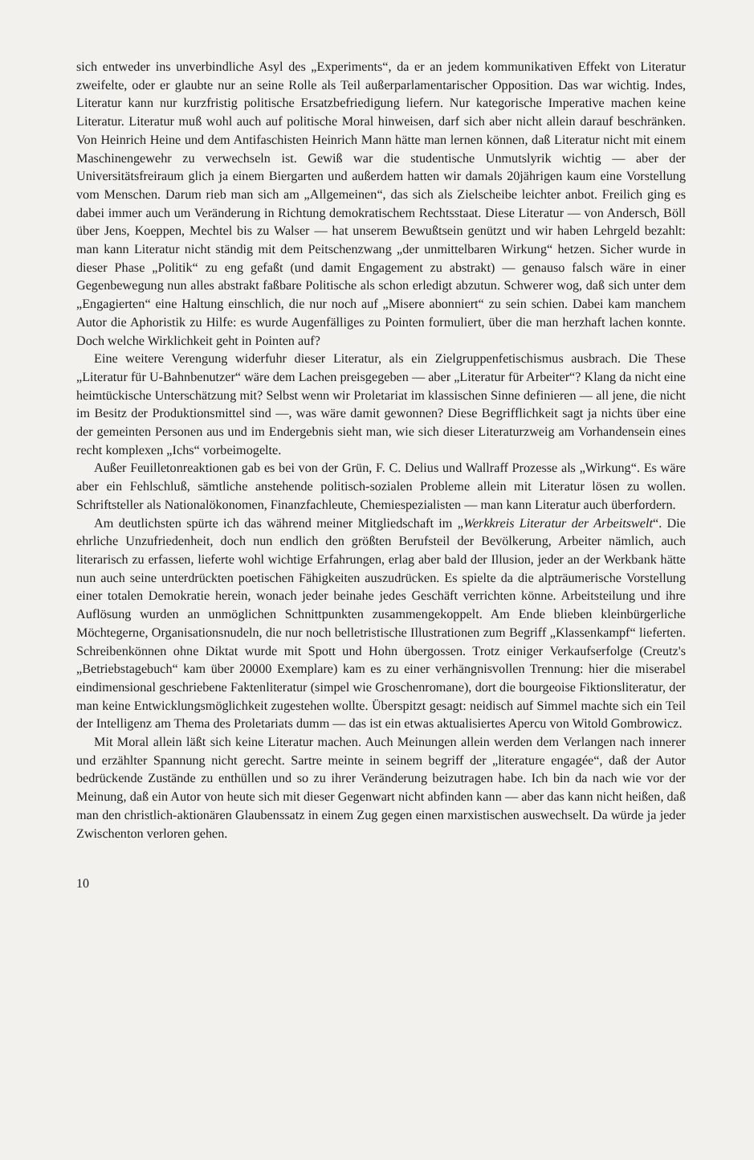sich entweder ins unverbindliche Asyl des „Experiments“, da er an jedem kommunikativen Effekt von Literatur zweifelte, oder er glaubte nur an seine Rolle als Teil außerparlamentarischer Opposition. Das war wichtig. Indes, Literatur kann nur kurzfristig politische Ersatzbefriedigung liefern. Nur kategorische Imperative machen keine Literatur. Literatur muß wohl auch auf politische Moral hinweisen, darf sich aber nicht allein darauf beschränken. Von Heinrich Heine und dem Antifaschisten Heinrich Mann hätte man lernen können, daß Literatur nicht mit einem Maschinengewehr zu verwechseln ist. Gewiß war die studentische Unmutslyrik wichtig — aber der Universitätsfreiraum glich ja einem Biergarten und außerdem hatten wir damals 20jährigen kaum eine Vorstellung vom Menschen. Darum rieb man sich am „Allgemeinen“, das sich als Zielscheibe leichter anbot. Freilich ging es dabei immer auch um Veränderung in Richtung demokratischem Rechtsstaat. Diese Literatur — von Andersch, Böll über Jens, Koeppen, Mechtel bis zu Walser — hat unserem Bewußtsein genützt und wir haben Lehrgeld bezahlt: man kann Literatur nicht ständig mit dem Peitschenzwang „der unmittelbaren Wirkung“ hetzen. Sicher wurde in dieser Phase „Politik“ zu eng gefaßt (und damit Engagement zu abstrakt) — genauso falsch wäre in einer Gegenbewegung nun alles abstrakt faßbare Politische als schon erledigt abzutun. Schwerer wog, daß sich unter dem „Engagierten“ eine Haltung einschlich, die nur noch auf „Misere abonniert“ zu sein schien. Dabei kam manchem Autor die Aphoristik zu Hilfe: es wurde Augenfälliges zu Pointen formuliert, über die man herzhaft lachen konnte. Doch welche Wirklichkeit geht in Pointen auf?
Eine weitere Verengung widerfuhr dieser Literatur, als ein Zielgruppenfetischismus ausbrach. Die These „Literatur für U-Bahnbenutzer“ wäre dem Lachen preisgegeben — aber „Literatur für Arbeiter“? Klang da nicht eine heimtückische Unterschätzung mit? Selbst wenn wir Proletariat im klassischen Sinne definieren — all jene, die nicht im Besitz der Produktionsmittel sind —, was wäre damit gewonnen? Diese Begrifflichkeit sagt ja nichts über eine der gemeinten Personen aus und im Endergebnis sieht man, wie sich dieser Literaturzweig am Vorhandensein eines recht komplexen „Ichs“ vorbeimogelte.
Außer Feuilletonreaktionen gab es bei von der Grün, F. C. Delius und Wallraff Prozesse als „Wirkung“. Es wäre aber ein Fehlschluß, sämtliche anstehende politisch-sozialen Probleme allein mit Literatur lösen zu wollen. Schriftsteller als Nationalökonomen, Finanzfachleute, Chemiespezialisten — man kann Literatur auch überfordern.
Am deutlichsten spürte ich das während meiner Mitgliedschaft im „Werkkreis Literatur der Arbeitswelt“. Die ehrliche Unzufriedenheit, doch nun endlich den größten Berufsteil der Bevölkerung, Arbeiter nämlich, auch literarisch zu erfassen, lieferte wohl wichtige Erfahrungen, erlag aber bald der Illusion, jeder an der Werkbank hätte nun auch seine unterdrückten poetischen Fähigkeiten auszudrücken. Es spielte da die alpträumerische Vorstellung einer totalen Demokratie herein, wonach jeder beinahe jedes Geschäft verrichten könne. Arbeitsteilung und ihre Auflösung wurden an unmöglichen Schnittpunkten zusammengekoppelt. Am Ende blieben kleinbürgerliche Möchtegerne, Organisationsnudeln, die nur noch belletristische Illustrationen zum Begriff „Klassenkampf“ lieferten. Schreibenkönnen ohne Diktat wurde mit Spott und Hohn übergossen. Trotz einiger Verkaufserfolge (Creutz's „Betriebstagebuch“ kam über 20000 Exemplare) kam es zu einer verhängnisvollen Trennung: hier die miserabel eindimensional geschriebene Faktenliteratur (simpel wie Groschenromane), dort die bourgeoise Fiktionsliteratur, der man keine Entwicklungsmöglichkeit zugestehen wollte. Überspitzt gesagt: neidisch auf Simmel machte sich ein Teil der Intelligenz am Thema des Proletariats dumm — das ist ein etwas aktualisiertes Apercu von Witold Gombrowicz.
Mit Moral allein läßt sich keine Literatur machen. Auch Meinungen allein werden dem Verlangen nach innerer und erzählter Spannung nicht gerecht. Sartre meinte in seinem begriff der „literature engagée“, daß der Autor bedrückende Zustände zu enthüllen und so zu ihrer Veränderung beizutragen habe. Ich bin da nach wie vor der Meinung, daß ein Autor von heute sich mit dieser Gegenwart nicht abfinden kann — aber das kann nicht heißen, daß man den christlich-aktionären Glaubenssatz in einem Zug gegen einen marxistischen auswechselt. Da würde ja jeder Zwischenton verloren gehen.
10